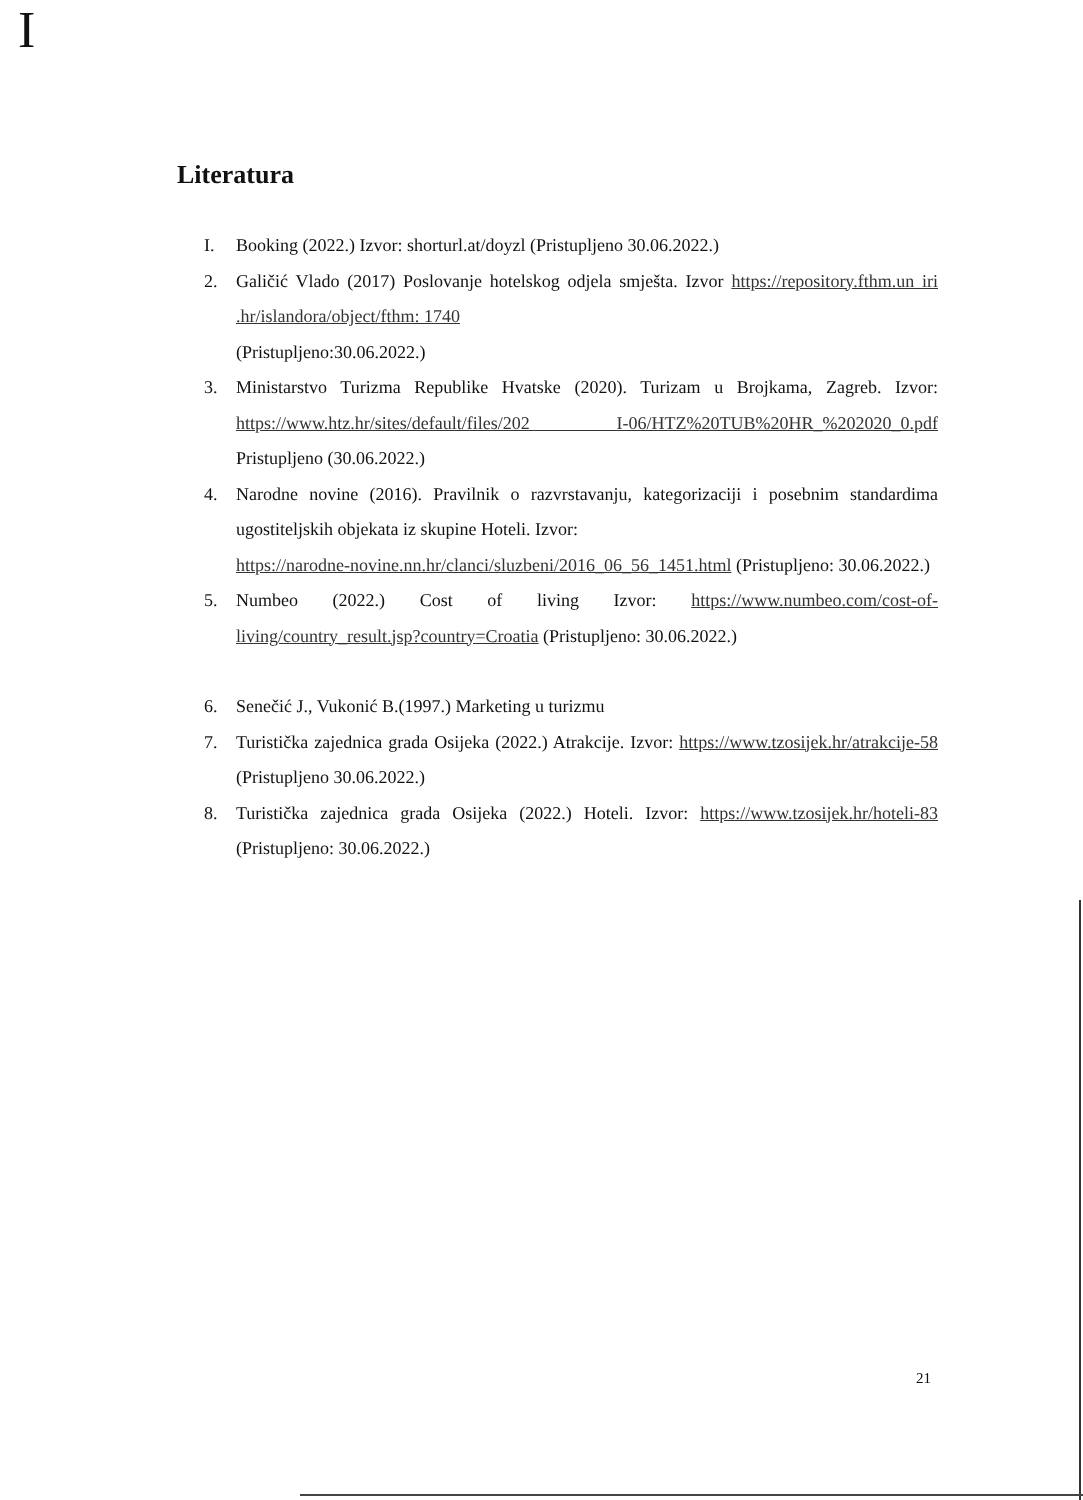I
Literatura
I. Booking (2022.) Izvor: shorturl.at/doyzl (Pristupljeno 30.06.2022.)
2. Galičić Vlado (2017) Poslovanje hotelskog odjela smješta. Izvor https://repository.fthm.un iri .hr/islandora/object/fthm: 1740
(Pristupljeno:30.06.2022.)
3. Ministarstvo Turizma Republike Hvatske (2020). Turizam u Brojkama, Zagreb. Izvor: https://www.htz.hr/sites/default/files/202 I-06/HTZ%20TUB%20HR_%202020_0.pdf Pristupljeno (30.06.2022.)
4. Narodne novine (2016). Pravilnik o razvrstavanju, kategorizaciji i posebnim standardima ugostiteljskih objekata iz skupine Hoteli. Izvor:
https://narodne-novine.nn.hr/clanci/sluzbeni/2016_06_56_1451.html (Pristupljeno: 30.06.2022.)
5. Numbeo (2022.) Cost of living Izvor: https://www.numbeo.com/cost-of-living/country_result.jsp?country=Croatia (Pristupljeno: 30.06.2022.)
6. Senečić J., Vukonić B.(1997.) Marketing u turizmu
7. Turistička zajednica grada Osijeka (2022.) Atrakcije. Izvor: https://www.tzosijek.hr/atrakcije-58 (Pristupljeno 30.06.2022.)
8. Turistička zajednica grada Osijeka (2022.) Hoteli. Izvor: https://www.tzosijek.hr/hoteli-83 (Pristupljeno: 30.06.2022.)
21